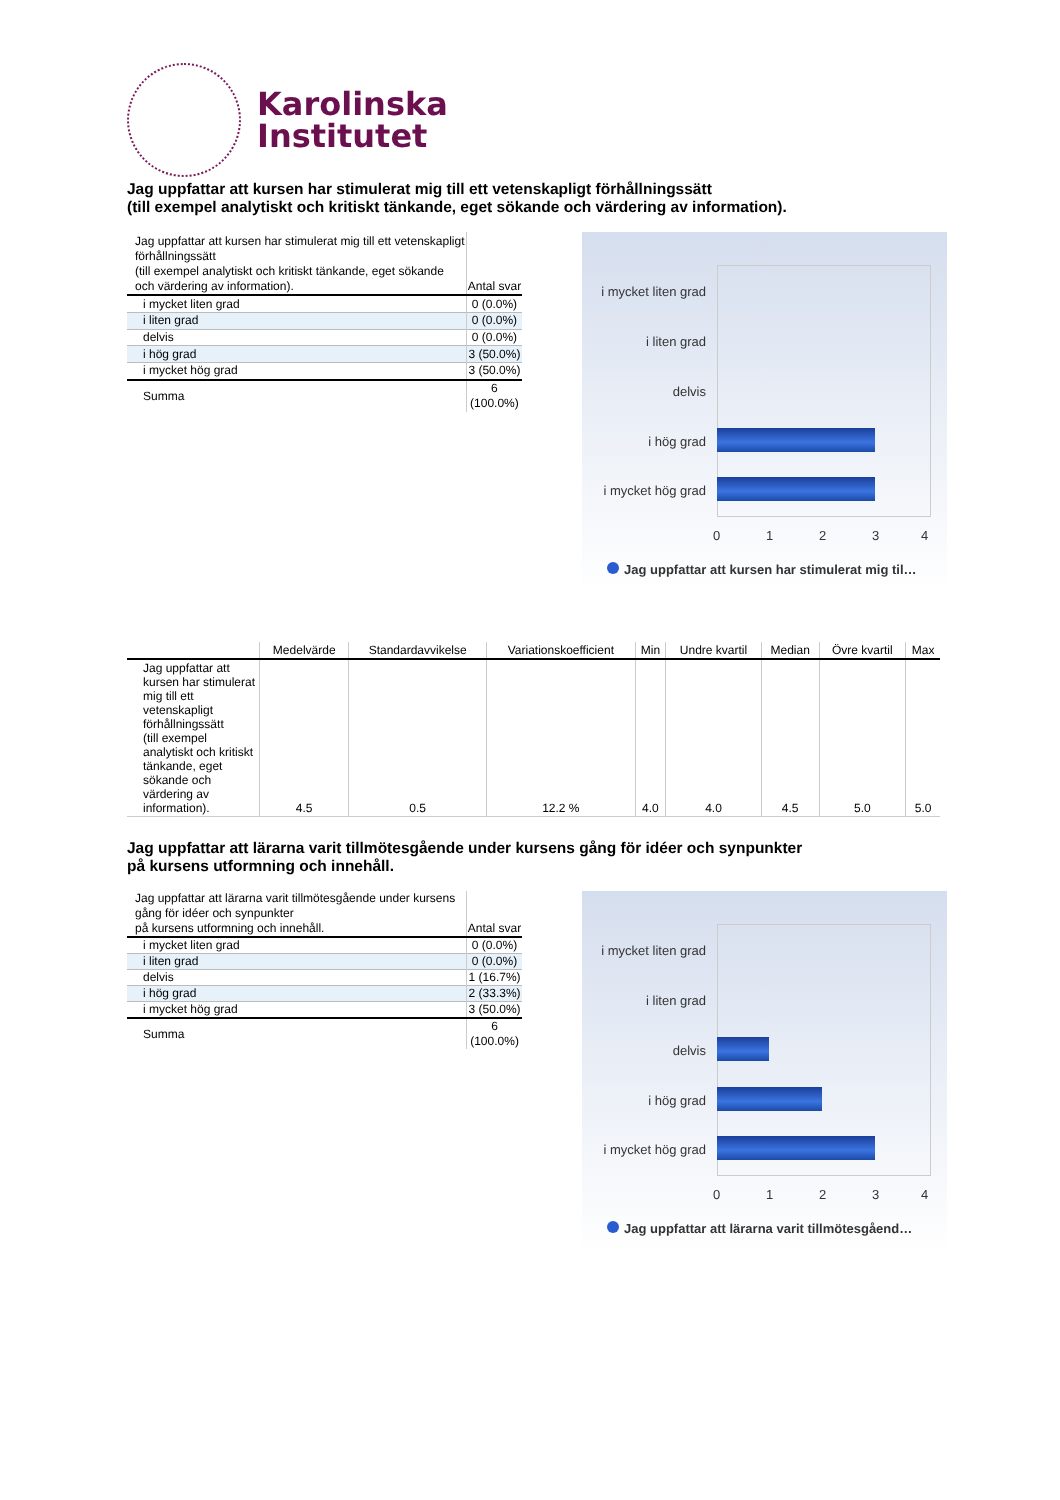Karolinska
Institutet
Jag uppfattar att kursen har stimulerat mig till ett vetenskapligt förhållningssätt
(till exempel analytiskt och kritiskt tänkande, eget sökande och värdering av information).
| Jag uppfattar att kursen har stimulerat mig till ett vetenskapligt förhållningssätt (till exempel analytiskt och kritiskt tänkande, eget sökande och värdering av information). | Antal svar |
| i mycket liten grad | 0 (0.0%) |
| i liten grad | 0 (0.0%) |
| delvis | 0 (0.0%) |
| i hög grad | 3 (50.0%) |
| i mycket hög grad | 3 (50.0%) |
| Summa | 6 (100.0%) |
i mycket liten grad
i liten grad
delvis
i hög grad
i mycket hög grad
0 1 2 3 4
Jag uppfattar att kursen har stimulerat mig til…
| | Medelvärde | Standardavvikelse | Variationskoefficient | Min | Undre kvartil | Median | Övre kvartil | Max |
| --- | --- | --- | --- | --- | --- | --- | --- | --- |
| Jag uppfattar att kursen har stimulerat mig till ett vetenskapligt förhållningssätt (till exempel analytiskt och kritiskt tänkande, eget sökande och värdering av information). | 4.5 | 0.5 | 12.2 % | 4.0 | 4.0 | 4.5 | 5.0 | 5.0 |
Jag uppfattar att lärarna varit tillmötesgående under kursens gång för idéer och synpunkter
på kursens utformning och innehåll.
| Jag uppfattar att lärarna varit tillmötesgående under kursens gång för idéer och synpunkter på kursens utformning och innehåll. | Antal svar |
| i mycket liten grad | 0 (0.0%) |
| i liten grad | 0 (0.0%) |
| delvis | 1 (16.7%) |
| i hög grad | 2 (33.3%) |
| i mycket hög grad | 3 (50.0%) |
| Summa | 6 (100.0%) |
i mycket liten grad
i liten grad
delvis
i hög grad
i mycket hög grad
0 1 2 3 4
Jag uppfattar att lärarna varit tillmötesgåend…